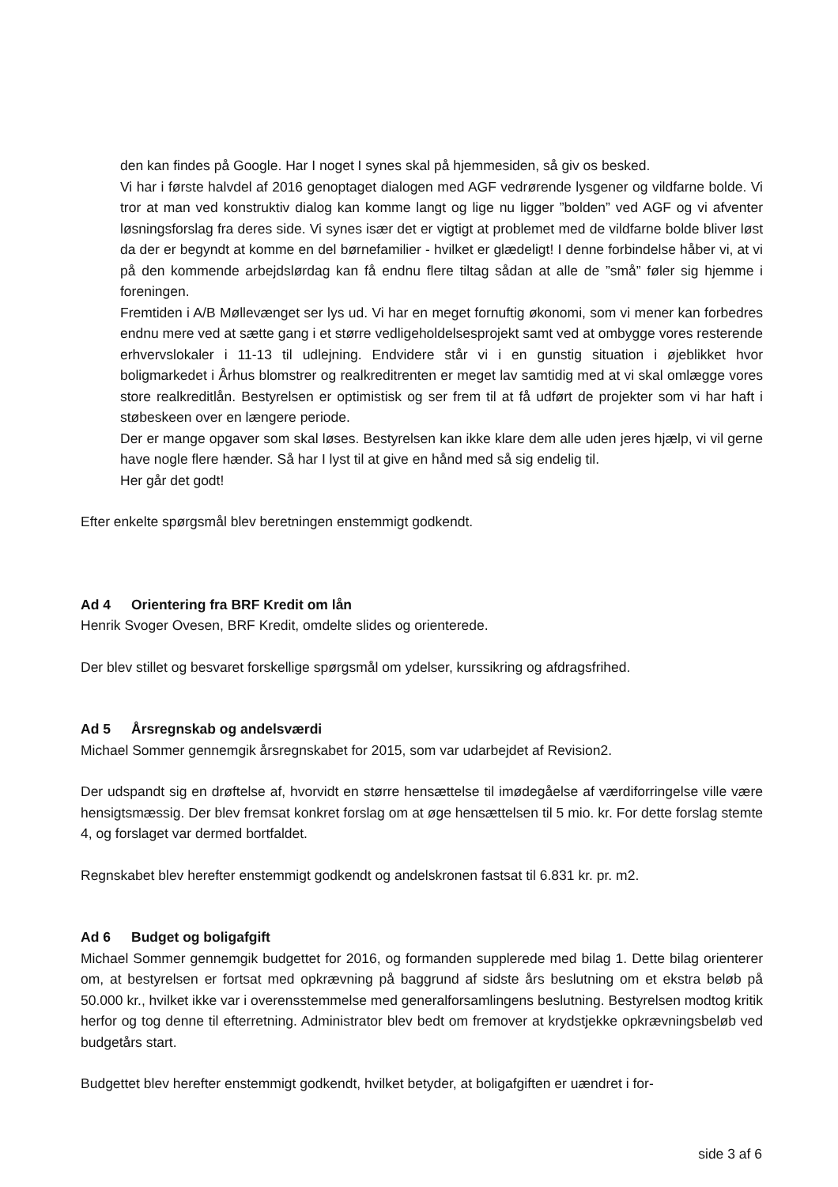den kan findes på Google. Har I noget I synes skal på hjemmesiden, så giv os besked.
Vi har i første halvdel af 2016 genoptaget dialogen med AGF vedrørende lysgener og vildfarne bolde. Vi tror at man ved konstruktiv dialog kan komme langt og lige nu ligger ”bolden” ved AGF og vi afventer løsningsforslag fra deres side. Vi synes især det er vigtigt at problemet med de vildfarne bolde bliver løst da der er begyndt at komme en del børnefamilier - hvilket er glædeligt! I denne forbindelse håber vi, at vi på den kommende arbejdslørdag kan få endnu flere tiltag sådan at alle de ”små” føler sig hjemme i foreningen.
Fremtiden i A/B Møllevænget ser lys ud. Vi har en meget fornuftig økonomi, som vi mener kan forbedres endnu mere ved at sætte gang i et større vedligeholdelsesprojekt samt ved at ombygge vores resterende erhvervslokaler i 11-13 til udlejning. Endvidere står vi i en gunstig situation i øjeblikket hvor boligmarkedet i Århus blomstrer og realkreditrenten er meget lav samtidig med at vi skal omlægge vores store realkreditlån. Bestyrelsen er optimistisk og ser frem til at få udført de projekter som vi har haft i støbeskeen over en længere periode.
Der er mange opgaver som skal løses. Bestyrelsen kan ikke klare dem alle uden jeres hjælp, vi vil gerne have nogle flere hænder. Så har I lyst til at give en hånd med så sig endelig til.
Her går det godt!
Efter enkelte spørgsmål blev beretningen enstemmigt godkendt.
Ad 4 Orientering fra BRF Kredit om lån
Henrik Svoger Ovesen, BRF Kredit, omdelte slides og orienterede.
Der blev stillet og besvaret forskellige spørgsmål om ydelser, kurssikring og afdragsfrihed.
Ad 5 Årsregnskab og andelsværdi
Michael Sommer gennemgik årsregnskabet for 2015, som var udarbejdet af Revision2.
Der udspandt sig en drøftelse af, hvorvidt en større hensættelse til imødegåelse af værdiforringelse ville være hensigtsmæssig. Der blev fremsat konkret forslag om at øge hensættelsen til 5 mio. kr. For dette forslag stemte 4, og forslaget var dermed bortfaldet.
Regnskabet blev herefter enstemmigt godkendt og andelskronen fastsat til 6.831 kr. pr. m2.
Ad 6 Budget og boligafgift
Michael Sommer gennemgik budgettet for 2016, og formanden supplerede med bilag 1. Dette bilag orienterer om, at bestyrelsen er fortsat med opkrævning på baggrund af sidste års beslutning om et ekstra beløb på 50.000 kr., hvilket ikke var i overensstemmelse med generalforsamlingens beslutning. Bestyrelsen modtog kritik herfor og tog denne til efterretning. Administrator blev bedt om fremover at krydstjekke opkrævningsbeløb ved budgetårs start.
Budgettet blev herefter enstemmigt godkendt, hvilket betyder, at boligafgiften er uændret i for-
side 3 af 6